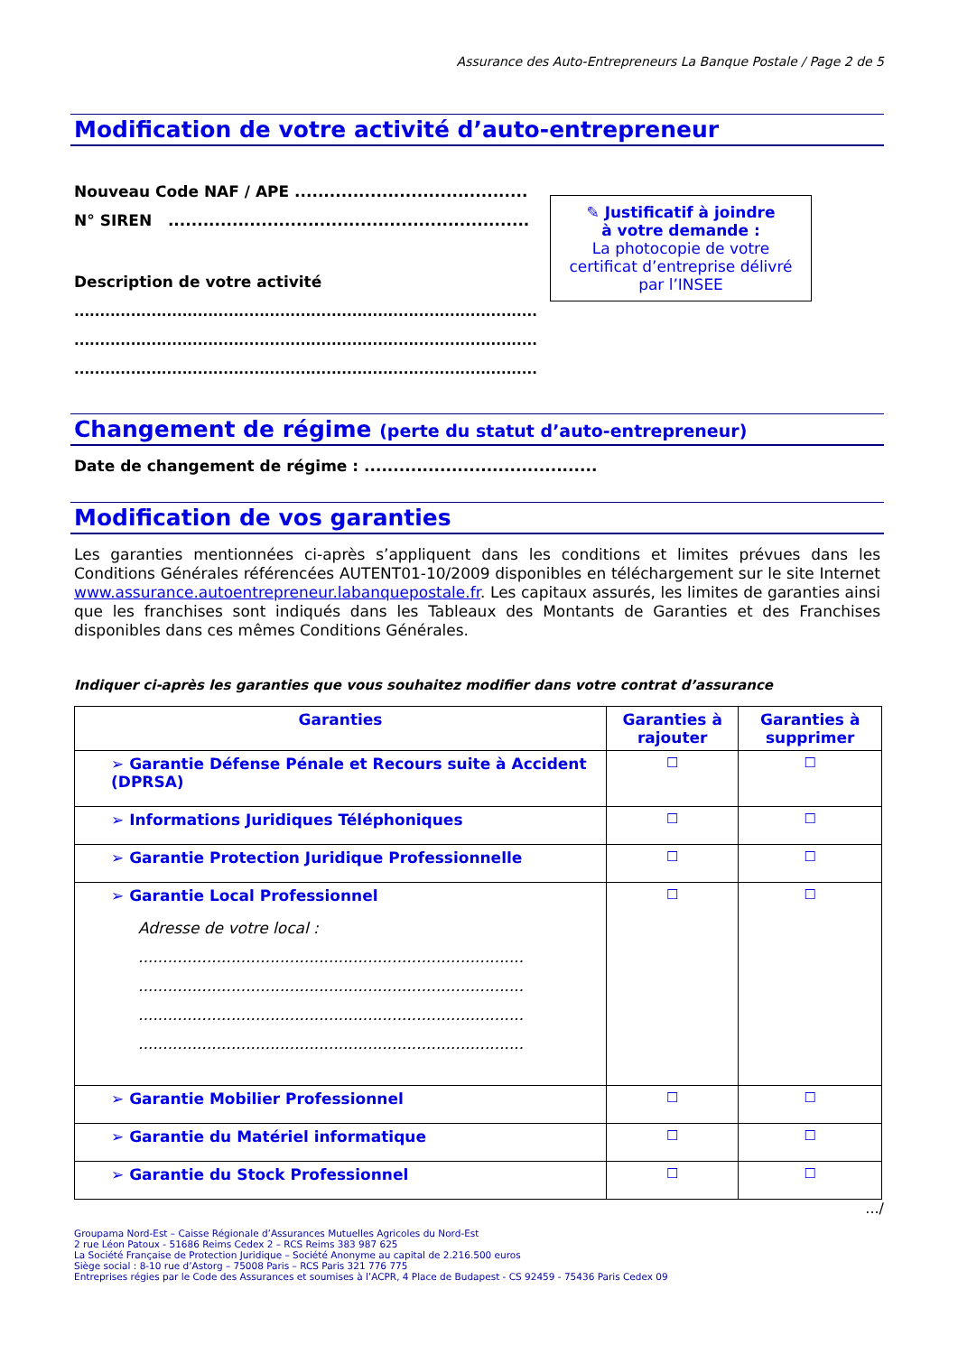Assurance des Auto-Entrepreneurs La Banque Postale / Page 2 de 5
Modification de votre activité d’auto-entrepreneur
Nouveau Code NAF / APE ........................................
N° SIREN ..............................................................
Description de votre activité
..........................................................................................
..........................................................................................
..........................................................................................
✎ Justificatif à joindre
à votre demande :
La photocopie de votre certificat d’entreprise délivré par l’INSEE
Changement de régime (perte du statut d’auto-entrepreneur)
Date de changement de régime : ........................................
Modification de vos garanties
Les garanties mentionnées ci-après s’appliquent dans les conditions et limites prévues dans les Conditions Générales référencées AUTENT01-10/2009 disponibles en téléchargement sur le site Internet www.assurance.autoentrepreneur.labanquepostale.fr. Les capitaux assurés, les limites de garanties ainsi que les franchises sont indiqués dans les Tableaux des Montants de Garanties et des Franchises disponibles dans ces mêmes Conditions Générales.
Indiquer ci-après les garanties que vous souhaitez modifier dans votre contrat d’assurance
| Garanties | Garanties à rajouter | Garanties à supprimer |
| --- | --- | --- |
| ➢ Garantie Défense Pénale et Recours suite à Accident (DPRSA) | ☐ | ☐ |
| ➢ Informations Juridiques Téléphoniques | ☐ | ☐ |
| ➢ Garantie Protection Juridique Professionnelle | ☐ | ☐ |
| ➢ Garantie Local Professionnel Adresse de votre local : ............................................................................... ............................................................................... ............................................................................... ............................................................................... | ☐ | ☐ |
| ➢ Garantie Mobilier Professionnel | ☐ | ☐ |
| ➢ Garantie du Matériel informatique | ☐ | ☐ |
| ➢ Garantie du Stock Professionnel | ☐ | ☐ |
.../
Groupama Nord-Est – Caisse Régionale d’Assurances Mutuelles Agricoles du Nord-Est
2 rue Léon Patoux - 51686 Reims Cedex 2 – RCS Reims 383 987 625
La Société Française de Protection Juridique – Société Anonyme au capital de 2.216.500 euros
Siège social : 8-10 rue d’Astorg – 75008 Paris – RCS Paris 321 776 775
Entreprises régies par le Code des Assurances et soumises à l’ACPR, 4 Place de Budapest - CS 92459 - 75436 Paris Cedex 09